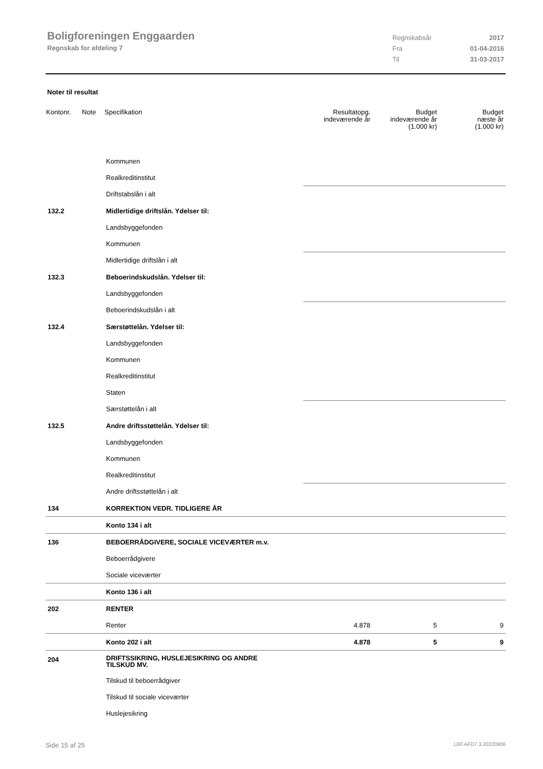Boligforeningen Enggaarden
Regnskab for afdeling 7
Regnskabsår 2017
Fra 01-04-2016
Til 31-03-2017
Noter til resultat
| Kontonr. | Note | Specifikation | Resultatopg. indeværende år | Budget indeværende år (1.000 kr) | Budget næste år (1.000 kr) |
| --- | --- | --- | --- | --- | --- |
| | | Kommunen | | | |
| | | Realkreditinstitut | | | |
| | | Driftstabslån i alt | | | |
| 132.2 | | Midlertidige driftslån. Ydelser til: | | | |
| | | Landsbyggefonden | | | |
| | | Kommunen | | | |
| | | Midlertidige driftslån i alt | | | |
| 132.3 | | Beboerindskudslån. Ydelser til: | | | |
| | | Landsbyggefonden | | | |
| | | Beboerindskudslån i alt | | | |
| 132.4 | | Særstøttelån. Ydelser til: | | | |
| | | Landsbyggefonden | | | |
| | | Kommunen | | | |
| | | Realkreditinstitut | | | |
| | | Staten | | | |
| | | Særstøttelån i alt | | | |
| 132.5 | | Andre driftsstøttelån. Ydelser til: | | | |
| | | Landsbyggefonden | | | |
| | | Kommunen | | | |
| | | Realkreditinstitut | | | |
| | | Andre driftsstøttelån i alt | | | |
| 134 | | KORREKTION VEDR. TIDLIGERE ÅR | | | |
| | | Konto 134 i alt | | | |
| 136 | | BEBOERRÅDGIVERE, SOCIALE VICEVÆRTER m.v. | | | |
| | | Beboerrådgivere | | | |
| | | Sociale viceværter | | | |
| | | Konto 136 i alt | | | |
| 202 | | RENTER | | | |
| | | Renter | 4.878 | 5 | 9 |
| | | Konto 202 i alt | 4.878 | 5 | 9 |
| 204 | | DRIFTSSIKRING, HUSLEJESIKRING OG ANDRE TILSKUD MV. | | | |
| | | Tilskud til beboerrådgiver | | | |
| | | Tilskud til sociale viceværter | | | |
| | | Huslejesikring | | | |
Side 15 af 25 LBF.AFD7.3.20220906